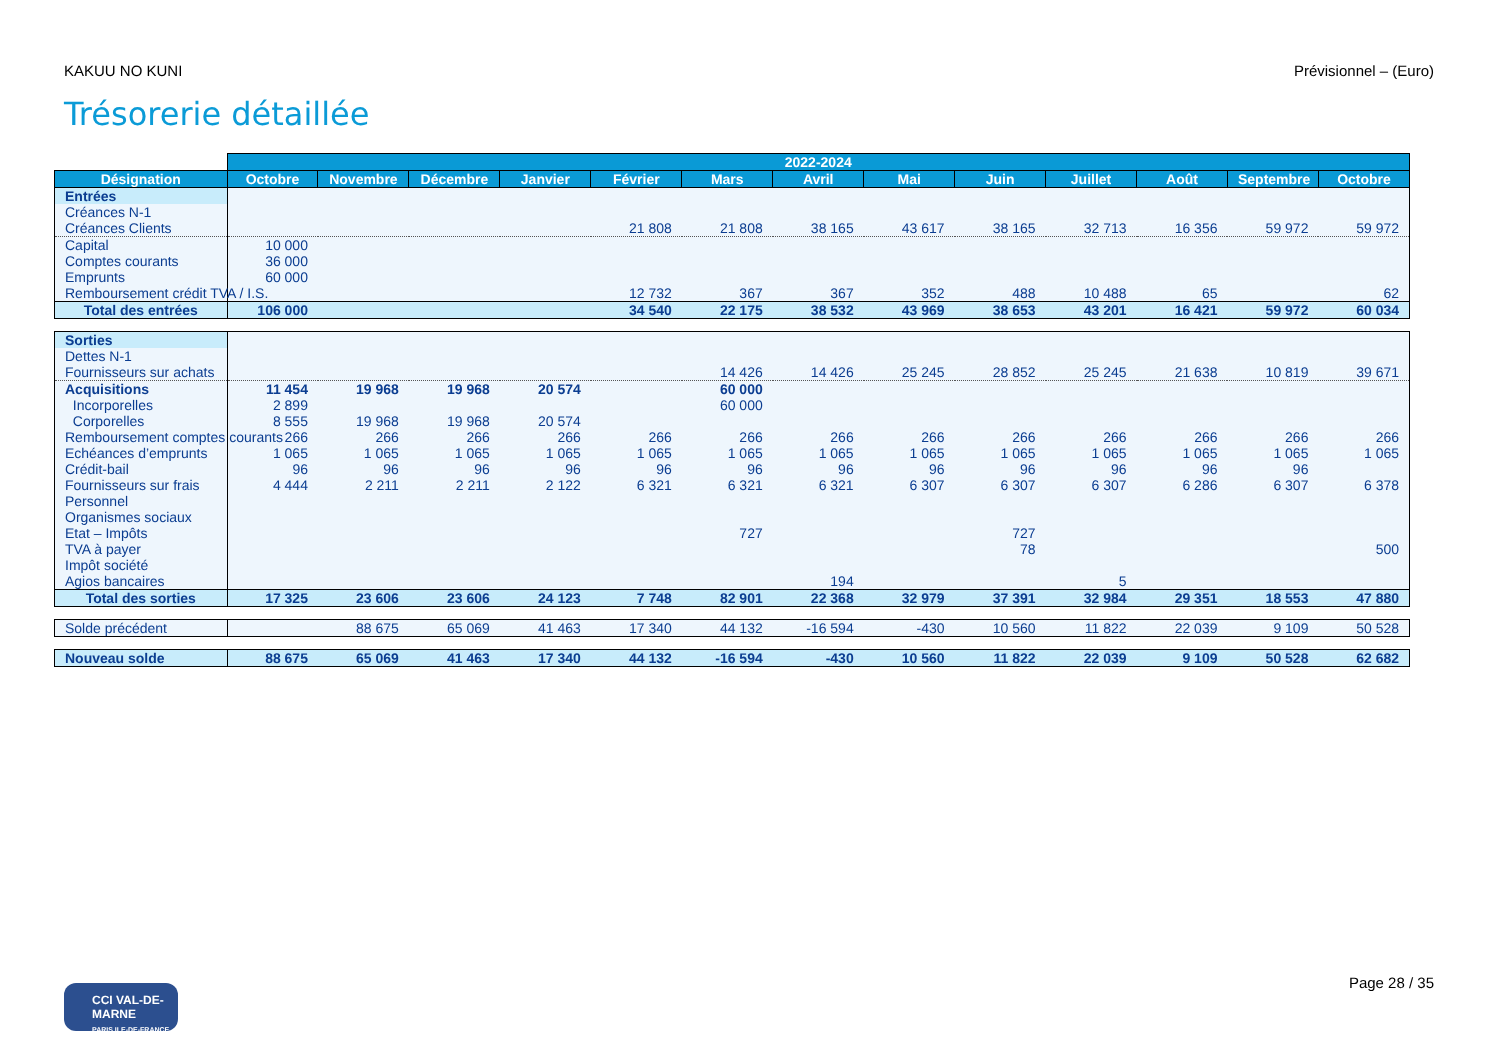KAKUU NO KUNI Prévisionnel – (Euro)
Trésorerie détaillée
| | 2022-2024 | | | | | | | | | | | | |
| Désignation | Octobre | Novembre | Décembre | Janvier | Février | Mars | Avril | Mai | Juin | Juillet | Août | Septembre | Octobre |
| Entrées | | | | | | | | | | | | | |
| Créances N-1 | | | | | | | | | | | | | |
| Créances Clients | | | | | 21 808 | 21 808 | 38 165 | 43 617 | 38 165 | 32 713 | 16 356 | 59 972 | 59 972 |
| Capital | 10 000 | | | | | | | | | | | | |
| Comptes courants | 36 000 | | | | | | | | | | | | |
| Emprunts | 60 000 | | | | | | | | | | | | |
| Remboursement crédit TVA / I.S. | | | | | 12 732 | 367 | 367 | 352 | 488 | 10 488 | 65 | | 62 |
| Total des entrées | 106 000 | | | | 34 540 | 22 175 | 38 532 | 43 969 | 38 653 | 43 201 | 16 421 | 59 972 | 60 034 |
| Sorties | | | | | | | | | | | | | |
| Dettes N-1 | | | | | | | | | | | | | |
| Fournisseurs sur achats | | | | | | 14 426 | 14 426 | 25 245 | 28 852 | 25 245 | 21 638 | 10 819 | 39 671 |
| Acquisitions | 11 454 | 19 968 | 19 968 | 20 574 | | 60 000 | | | | | | | |
| Incorporelles | 2 899 | | | | | 60 000 | | | | | | | |
| Corporelles | 8 555 | 19 968 | 19 968 | 20 574 | | | | | | | | | |
| Remboursement comptes courants | 266 | 266 | 266 | 266 | 266 | 266 | 266 | 266 | 266 | 266 | 266 | 266 | 266 |
| Echéances d’emprunts | 1 065 | 1 065 | 1 065 | 1 065 | 1 065 | 1 065 | 1 065 | 1 065 | 1 065 | 1 065 | 1 065 | 1 065 | 1 065 |
| Crédit-bail | 96 | 96 | 96 | 96 | 96 | 96 | 96 | 96 | 96 | 96 | 96 | 96 | |
| Fournisseurs sur frais | 4 444 | 2 211 | 2 211 | 2 122 | 6 321 | 6 321 | 6 321 | 6 307 | 6 307 | 6 307 | 6 286 | 6 307 | 6 378 |
| Personnel | | | | | | | | | | | | | |
| Organismes sociaux | | | | | | | | | | | | | |
| Etat – Impôts | | | | | | 727 | | | 727 | | | | |
| TVA à payer | | | | | | | | | 78 | | | | 500 |
| Impôt société | | | | | | | | | | | | | |
| Agios bancaires | | | | | | | 194 | | | 5 | | | |
| Total des sorties | 17 325 | 23 606 | 23 606 | 24 123 | 7 748 | 82 901 | 22 368 | 32 979 | 37 391 | 32 984 | 29 351 | 18 553 | 47 880 |
| Solde précédent | | 88 675 | 65 069 | 41 463 | 17 340 | 44 132 | -16 594 | -430 | 10 560 | 11 822 | 22 039 | 9 109 | 50 528 |
| Nouveau solde | 88 675 | 65 069 | 41 463 | 17 340 | 44 132 | -16 594 | -430 | 10 560 | 11 822 | 22 039 | 9 109 | 50 528 | 62 682 |
CCI VAL-DE-MARNE
PARIS ILE-DE-FRANCE
Page 28 / 35